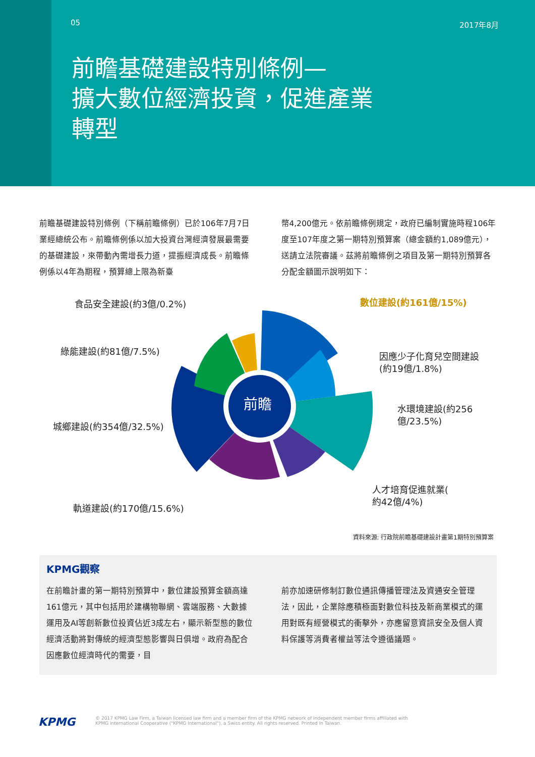05 2017年8月
前瞻基礎建設特別條例—
擴大數位經濟投資，促進產業
轉型
前瞻基礎建設特別條例（下稱前瞻條例）已於106年7月7日業經總統公布。前瞻條例係以加大投資台灣經濟發展最需要的基礎建設，來帶動內需增長力道，提振經濟成長。前瞻條例係以4年為期程，預算總上限為新臺
幣4,200億元。依前瞻條例規定，政府已編制實施時程106年度至107年度之第一期特別預算案（總金額約1,089億元），送請立法院審議。茲將前瞻條例之項目及第一期特別預算各分配金額圖示說明如下：
前瞻
食品安全建設(約3億/0.2%) 數位建設(約161億/15%)
綠能建設(約81億/7.5%)
因應少子化育兒空間建設
(約19億/1.8%)
水環境建設(約256
億/23.5%)
城鄉建設(約354億/32.5%)
人才培育促進就業(
約42億/4%)
軌道建設(約170億/15.6%)
資料來源: 行政院前瞻基礎建設計畫第1期特別預算案
KPMG觀察
在前瞻計畫的第一期特別預算中，數位建設預算金額高達161億元，其中包括用於建構物聯網、雲端服務、大數據運用及AI等創新數位投資佔近3成左右，顯示新型態的數位經濟活動將對傳統的經濟型態影響與日俱增。政府為配合因應數位經濟時代的需要，目
前亦加速研修制訂數位通訊傳播管理法及資通安全管理法，因此，企業除應積極面對數位科技及新商業模式的運用對既有經營模式的衝擊外，亦應留意資訊安全及個人資料保護等消費者權益等法令遵循議題。
KPMG
© 2017 KPMG Law Firm, a Taiwan licensed law firm and a member firm of the KPMG network of independent member firms affiliated with
KPMG international Cooperative ("KPMG International"), a Swiss entity. All rights reserved. Printed in Taiwan.